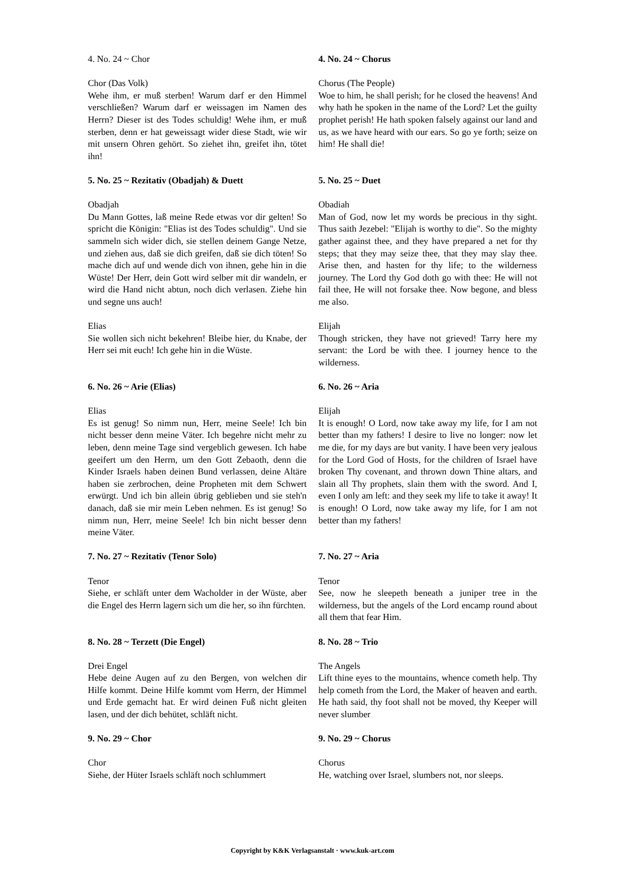4. No. 24 ~ Chor 4. No. 24 ~ Chorus
Chor (Das Volk)
Wehe ihm, er muß sterben! Warum darf er den Himmel verschließen? Warum darf er weissagen im Namen des Herrn? Dieser ist des Todes schuldig! Wehe ihm, er muß sterben, denn er hat geweissagt wider diese Stadt, wie wir mit unsern Ohren gehört. So ziehet ihn, greifet ihn, tötet ihn!
Chorus (The People)
Woe to him, he shall perish; for he closed the heavens! And why hath he spoken in the name of the Lord? Let the guilty prophet perish! He hath spoken falsely against our land and us, as we have heard with our ears. So go ye forth; seize on him! He shall die!
5. No. 25 ~ Rezitativ (Obadjah) & Duett 5. No. 25 ~ Duet
Obadjah
Du Mann Gottes, laß meine Rede etwas vor dir gelten! So spricht die Königin: "Elias ist des Todes schuldig". Und sie sammeln sich wider dich, sie stellen deinem Gange Netze, und ziehen aus, daß sie dich greifen, daß sie dich töten! So mache dich auf und wende dich von ihnen, gehe hin in die Wüste! Der Herr, dein Gott wird selber mit dir wandeln, er wird die Hand nicht abtun, noch dich verlasen. Ziehe hin und segne uns auch!
Obadiah
Man of God, now let my words be precious in thy sight. Thus saith Jezebel: "Elijah is worthy to die". So the mighty gather against thee, and they have prepared a net for thy steps; that they may seize thee, that they may slay thee. Arise then, and hasten for thy life; to the wilderness journey. The Lord thy God doth go with thee: He will not fail thee, He will not forsake thee. Now begone, and bless me also.
Elias
Sie wollen sich nicht bekehren! Bleibe hier, du Knabe, der Herr sei mit euch! Ich gehe hin in die Wüste.
Elijah
Though stricken, they have not grieved! Tarry here my servant: the Lord be with thee. I journey hence to the wilderness.
6. No. 26 ~ Arie (Elias) 6. No. 26 ~ Aria
Elias
Es ist genug! So nimm nun, Herr, meine Seele! Ich bin nicht besser denn meine Väter. Ich begehre nicht mehr zu leben, denn meine Tage sind vergeblich gewesen. Ich habe geeifert um den Herrn, um den Gott Zebaoth, denn die Kinder Israels haben deinen Bund verlassen, deine Altäre haben sie zerbrochen, deine Propheten mit dem Schwert erwürgt. Und ich bin allein übrig geblieben und sie steh'n danach, daß sie mir mein Leben nehmen. Es ist genug! So nimm nun, Herr, meine Seele! Ich bin nicht besser denn meine Väter.
Elijah
It is enough! O Lord, now take away my life, for I am not better than my fathers! I desire to live no longer: now let me die, for my days are but vanity. I have been very jealous for the Lord God of Hosts, for the children of Israel have broken Thy covenant, and thrown down Thine altars, and slain all Thy prophets, slain them with the sword. And I, even I only am left: and they seek my life to take it away! It is enough! O Lord, now take away my life, for I am not better than my fathers!
7. No. 27 ~ Rezitativ (Tenor Solo) 7. No. 27 ~ Aria
Tenor
Siehe, er schläft unter dem Wacholder in der Wüste, aber die Engel des Herrn lagern sich um die her, so ihn fürchten.
Tenor
See, now he sleepeth beneath a juniper tree in the wilderness, but the angels of the Lord encamp round about all them that fear Him.
8. No. 28 ~ Terzett (Die Engel) 8. No. 28 ~ Trio
Drei Engel
Hebe deine Augen auf zu den Bergen, von welchen dir Hilfe kommt. Deine Hilfe kommt vom Herrn, der Himmel und Erde gemacht hat. Er wird deinen Fuß nicht gleiten lasen, und der dich behütet, schläft nicht.
The Angels
Lift thine eyes to the mountains, whence cometh help. Thy help cometh from the Lord, the Maker of heaven and earth. He hath said, thy foot shall not be moved, thy Keeper will never slumber
9. No. 29 ~ Chor 9. No. 29 ~ Chorus
Chor
Siehe, der Hüter Israels schläft noch schlummert
Chorus
He, watching over Israel, slumbers not, nor sleeps.
Copyright by K&K Verlagsanstalt · www.kuk-art.com